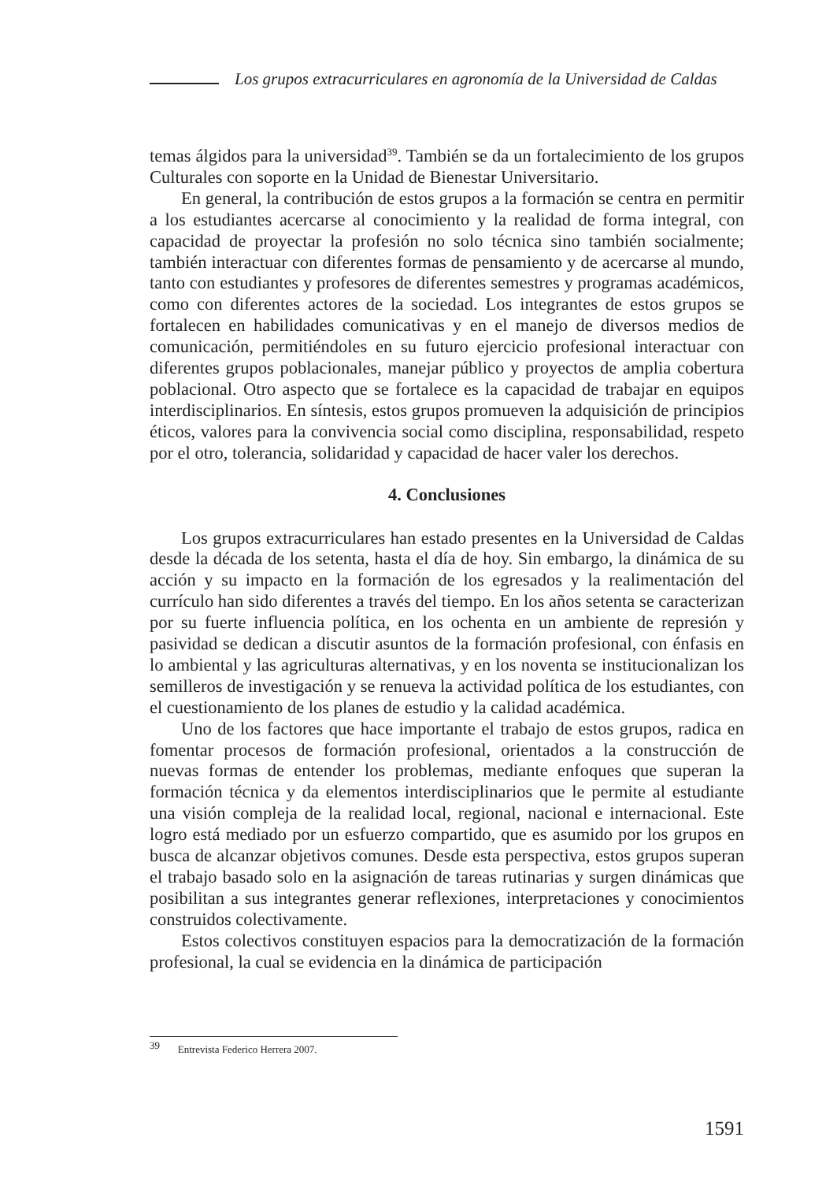Los grupos extracurriculares en agronomía de la Universidad de Caldas
temas álgidos para la universidad<sup>39</sup>. También se da un fortalecimiento de los grupos Culturales con soporte en la Unidad de Bienestar Universitario.
En general, la contribución de estos grupos a la formación se centra en permitir a los estudiantes acercarse al conocimiento y la realidad de forma integral, con capacidad de proyectar la profesión no solo técnica sino también socialmente; también interactuar con diferentes formas de pensamiento y de acercarse al mundo, tanto con estudiantes y profesores de diferentes semestres y programas académicos, como con diferentes actores de la sociedad. Los integrantes de estos grupos se fortalecen en habilidades comunicativas y en el manejo de diversos medios de comunicación, permitiéndoles en su futuro ejercicio profesional interactuar con diferentes grupos poblacionales, manejar público y proyectos de amplia cobertura poblacional. Otro aspecto que se fortalece es la capacidad de trabajar en equipos interdisciplinarios. En síntesis, estos grupos promueven la adquisición de principios éticos, valores para la convivencia social como disciplina, responsabilidad, respeto por el otro, tolerancia, solidaridad y capacidad de hacer valer los derechos.
4. Conclusiones
Los grupos extracurriculares han estado presentes en la Universidad de Caldas desde la década de los setenta, hasta el día de hoy. Sin embargo, la dinámica de su acción y su impacto en la formación de los egresados y la realimentación del currículo han sido diferentes a través del tiempo. En los años setenta se caracterizan por su fuerte influencia política, en los ochenta en un ambiente de represión y pasividad se dedican a discutir asuntos de la formación profesional, con énfasis en lo ambiental y las agriculturas alternativas, y en los noventa se institucionalizan los semilleros de investigación y se renueva la actividad política de los estudiantes, con el cuestionamiento de los planes de estudio y la calidad académica.
Uno de los factores que hace importante el trabajo de estos grupos, radica en fomentar procesos de formación profesional, orientados a la construcción de nuevas formas de entender los problemas, mediante enfoques que superan la formación técnica y da elementos interdisciplinarios que le permite al estudiante una visión compleja de la realidad local, regional, nacional e internacional. Este logro está mediado por un esfuerzo compartido, que es asumido por los grupos en busca de alcanzar objetivos comunes. Desde esta perspectiva, estos grupos superan el trabajo basado solo en la asignación de tareas rutinarias y surgen dinámicas que posibilitan a sus integrantes generar reflexiones, interpretaciones y conocimientos construidos colectivamente.
Estos colectivos constituyen espacios para la democratización de la formación profesional, la cual se evidencia en la dinámica de participación
<sup>39</sup> Entrevista Federico Herrera 2007.
1591